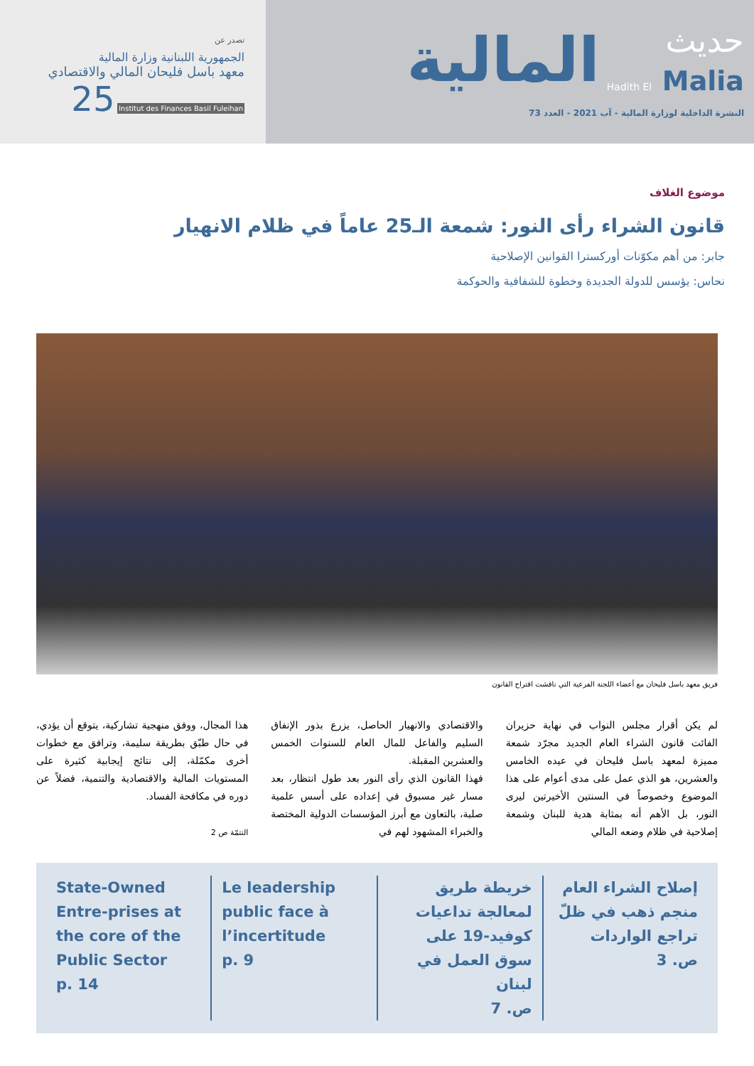تصدر عن
الجمهورية اللبنانية وزارة المالية
معهد باسل فليحان المالي والاقتصادي
Institut des Finances Basil Fuleihan
25
حديث
Hadith El Malia
المالية
النشرة الداخلية لوزارة المالية - آب 2021 - العدد 73
موضوع الغلاف
قانون الشراء رأى النور: شمعة الـ25 عاماً في ظلام الانهيار
جابر: من أهم مكوّنات أوركسترا القوانين الإصلاحية
نحاس: يؤسس للدولة الجديدة وخطوة للشفافية والحوكمة
فريق معهد باسل فليحان مع أعضاء اللجنة الفرعية التي ناقشت اقتراح القانون
لم يكن أقرار مجلس النواب في نهاية حزيران الفائت قانون الشراء العام الجديد مجرّد شمعة مميزة لمعهد باسل فليحان في عيده الخامس والعشرين، هو الذي عمل على مدى أعوام على هذا الموضوع وخصوصاً في السنتين الأخيرتين ليرى النور، بل الأهم أنه بمثابة هدية للبنان وشمعة إصلاحية في ظلام وضعه المالي
والاقتصادي والانهيار الحاصل، يزرع بذور الإنفاق السليم والفاعل للمال العام للسنوات الخمس والعشرين المقبلة.
فهذا القانون الذي رأى النور بعد طول انتظار، بعد مسار غير مسبوق في إعداده على أسس علمية صلبة، بالتعاون مع أبرز المؤسسات الدولية المختصة والخبراء المشهود لهم في
هذا المجال، ووفق منهجية تشاركية، يتوقع أن يؤدي، في حال طبّق بطريقة سليمة، وترافق مع خطوات أخرى مكمّلة، إلى نتائج إيجابية كثيرة على المستويات المالية والاقتصادية والتنمية، فضلاً عن دوره في مكافحة الفساد.
التتمّة ص 2
إصلاح الشراء العام منجم ذهب في ظلّ تراجع الواردات
ص. 3
خريطة طريق لمعالجة تداعيات كوفيد-19 على سوق العمل في لبنان
ص. 7
Le leadership public face à l’incertitude
p. 9
State-Owned Entre-prises at the core of the Public Sector
p. 14